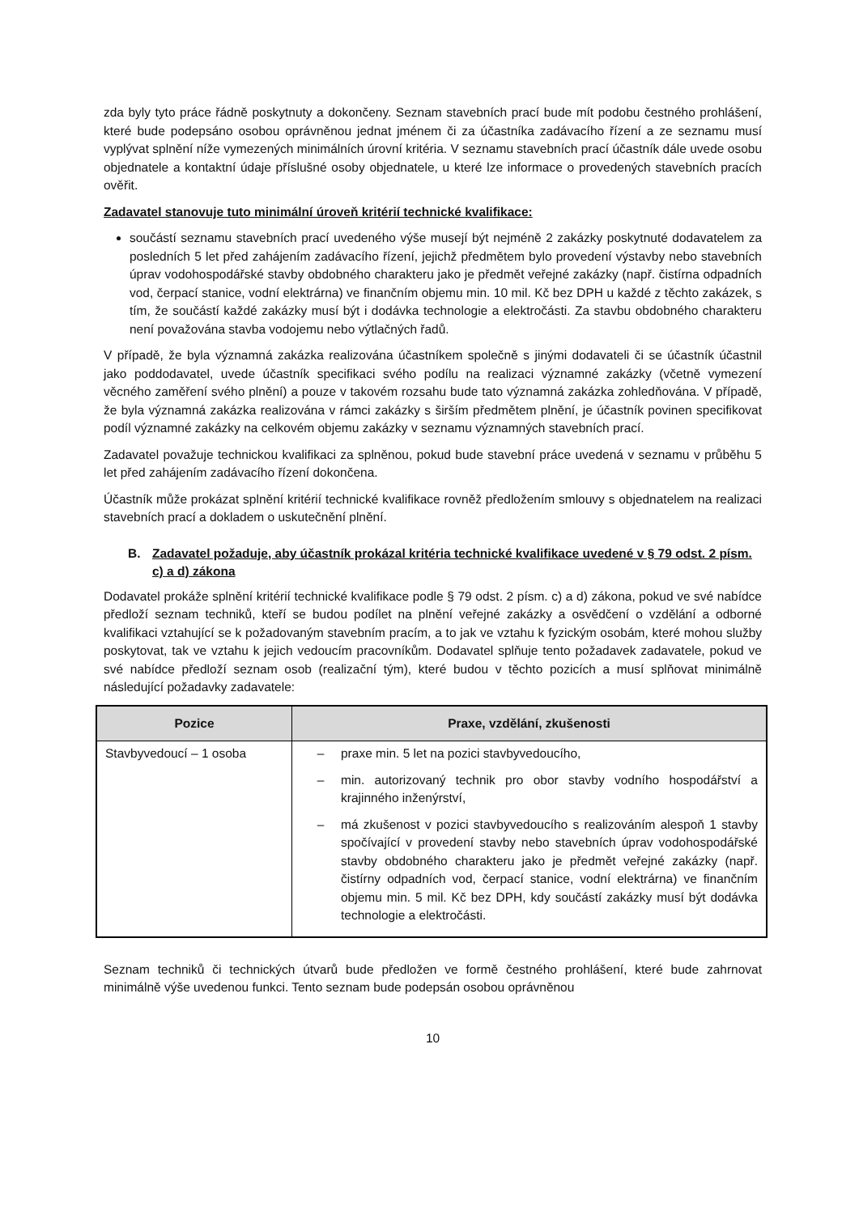zda byly tyto práce řádně poskytnuty a dokončeny. Seznam stavebních prací bude mít podobu čestného prohlášení, které bude podepsáno osobou oprávněnou jednat jménem či za účastníka zadávacího řízení a ze seznamu musí vyplývat splnění níže vymezených minimálních úrovní kritéria. V seznamu stavebních prací účastník dále uvede osobu objednatele a kontaktní údaje příslušné osoby objednatele, u které lze informace o provedených stavebních pracích ověřit.
Zadavatel stanovuje tuto minimální úroveň kritérií technické kvalifikace:
součástí seznamu stavebních prací uvedeného výše musejí být nejméně 2 zakázky poskytnuté dodavatelem za posledních 5 let před zahájením zadávacího řízení, jejichž předmětem bylo provedení výstavby nebo stavebních úprav vodohospodářské stavby obdobného charakteru jako je předmět veřejné zakázky (např. čistírna odpadních vod, čerpací stanice, vodní elektrárna) ve finančním objemu min. 10 mil. Kč bez DPH u každé z těchto zakázek, s tím, že součástí každé zakázky musí být i dodávka technologie a elektročásti. Za stavbu obdobného charakteru není považována stavba vodojemu nebo výtlačných řadů.
V případě, že byla významná zakázka realizována účastníkem společně s jinými dodavateli či se účastník účastnil jako poddodavatel, uvede účastník specifikaci svého podílu na realizaci významné zakázky (včetně vymezení věcného zaměření svého plnění) a pouze v takovém rozsahu bude tato významná zakázka zohledňována. V případě, že byla významná zakázka realizována v rámci zakázky s širším předmětem plnění, je účastník povinen specifikovat podíl významné zakázky na celkovém objemu zakázky v seznamu významných stavebních prací.
Zadavatel považuje technickou kvalifikaci za splněnou, pokud bude stavební práce uvedená v seznamu v průběhu 5 let před zahájením zadávacího řízení dokončena.
Účastník může prokázat splnění kritérií technické kvalifikace rovněž předložením smlouvy s objednatelem na realizaci stavebních prací a dokladem o uskutečnění plnění.
B. Zadavatel požaduje, aby účastník prokázal kritéria technické kvalifikace uvedené v § 79 odst. 2 písm. c) a d) zákona
Dodavatel prokáže splnění kritérií technické kvalifikace podle § 79 odst. 2 písm. c) a d) zákona, pokud ve své nabídce předloží seznam techniků, kteří se budou podílet na plnění veřejné zakázky a osvědčení o vzdělání a odborné kvalifikaci vztahující se k požadovaným stavebním pracím, a to jak ve vztahu k fyzickým osobám, které mohou služby poskytovat, tak ve vztahu k jejich vedoucím pracovníkům. Dodavatel splňuje tento požadavek zadavatele, pokud ve své nabídce předloží seznam osob (realizační tým), které budou v těchto pozicích a musí splňovat minimálně následující požadavky zadavatele:
| Pozice | Praxe, vzdělání, zkušenosti |
| --- | --- |
| Stavbyvedoucí – 1 osoba | – praxe min. 5 let na pozici stavbyvedoucího, – min. autorizovaný technik pro obor stavby vodního hospodářství a krajinného inženýrství, – má zkušenost v pozici stavbyvedoucího s realizováním alespoň 1 stavby spočívající v provedení stavby nebo stavebních úprav vodohospodářské stavby obdobného charakteru jako je předmět veřejné zakázky (např. čistírny odpadních vod, čerpací stanice, vodní elektrárna) ve finančním objemu min. 5 mil. Kč bez DPH, kdy součástí zakázky musí být dodávka technologie a elektročásti. |
Seznam techniků či technických útvarů bude předložen ve formě čestného prohlášení, které bude zahrnovat minimálně výše uvedenou funkci. Tento seznam bude podepsán osobou oprávněnou
10